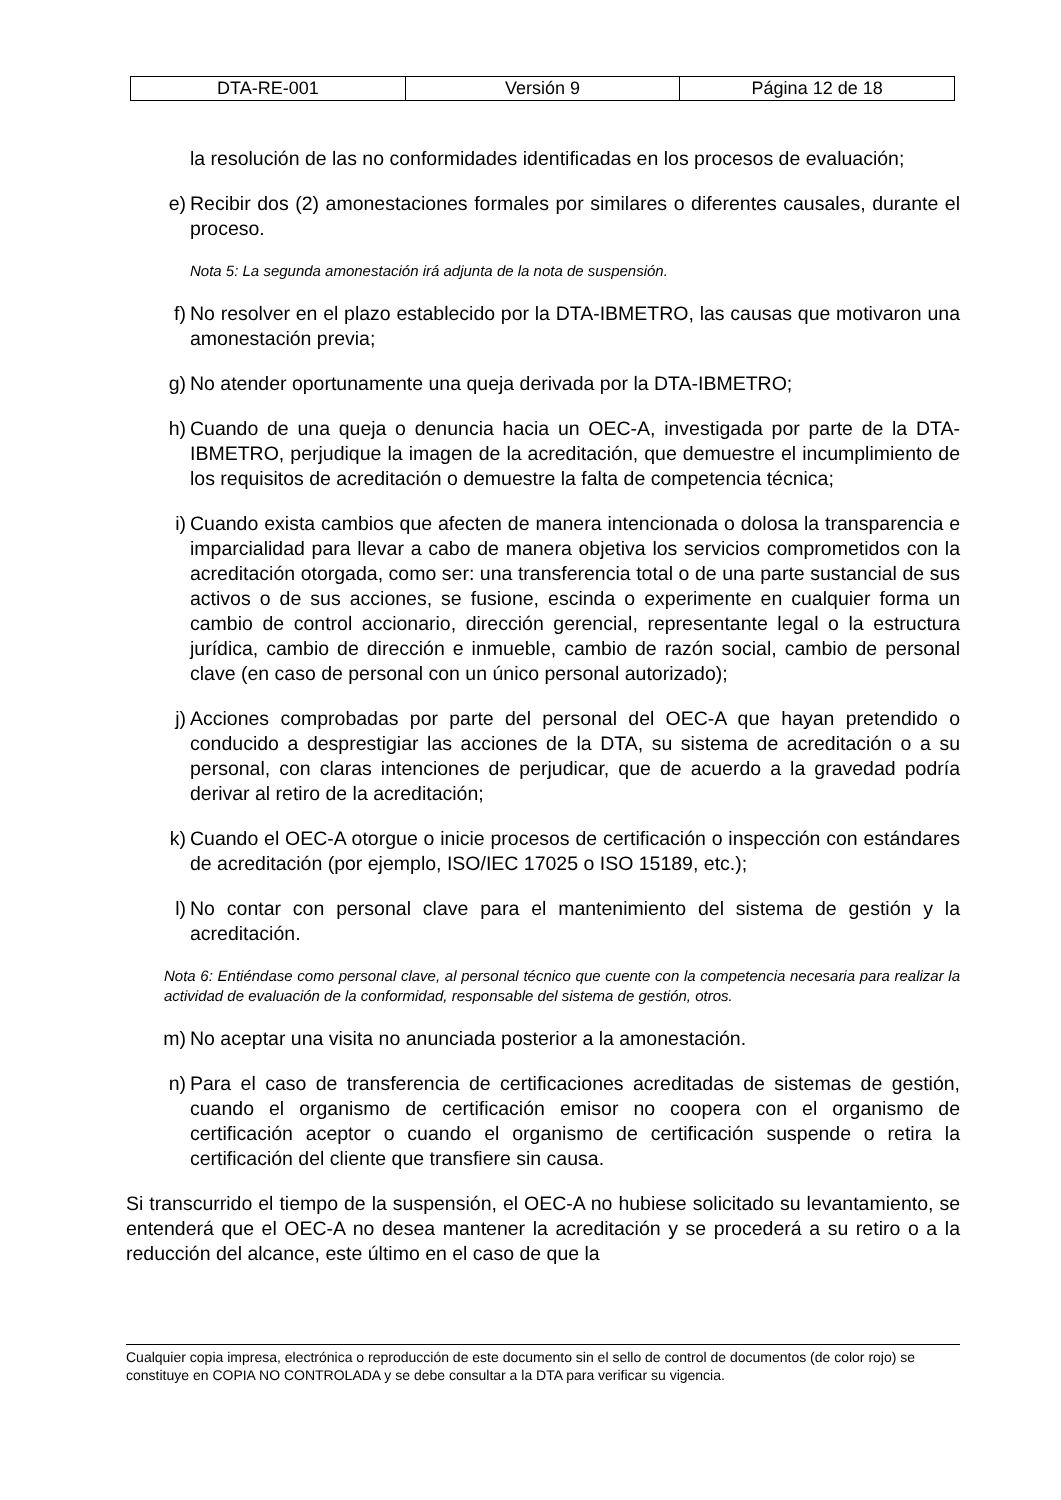| DTA-RE-001 | Versión 9 | Página 12 de 18 |
la resolución de las no conformidades identificadas en los procesos de evaluación;
e) Recibir dos (2) amonestaciones formales por similares o diferentes causales, durante el proceso.
Nota 5: La segunda amonestación irá adjunta de la nota de suspensión.
f) No resolver en el plazo establecido por la DTA-IBMETRO, las causas que motivaron una amonestación previa;
g) No atender oportunamente una queja derivada por la DTA-IBMETRO;
h) Cuando de una queja o denuncia hacia un OEC-A, investigada por parte de la DTA-IBMETRO, perjudique la imagen de la acreditación, que demuestre el incumplimiento de los requisitos de acreditación o demuestre la falta de competencia técnica;
i) Cuando exista cambios que afecten de manera intencionada o dolosa la transparencia e imparcialidad para llevar a cabo de manera objetiva los servicios comprometidos con la acreditación otorgada, como ser: una transferencia total o de una parte sustancial de sus activos o de sus acciones, se fusione, escinda o experimente en cualquier forma un cambio de control accionario, dirección gerencial, representante legal o la estructura jurídica, cambio de dirección e inmueble, cambio de razón social, cambio de personal clave (en caso de personal con un único personal autorizado);
j) Acciones comprobadas por parte del personal del OEC-A que hayan pretendido o conducido a desprestigiar las acciones de la DTA, su sistema de acreditación o a su personal, con claras intenciones de perjudicar, que de acuerdo a la gravedad podría derivar al retiro de la acreditación;
k) Cuando el OEC-A otorgue o inicie procesos de certificación o inspección con estándares de acreditación (por ejemplo, ISO/IEC 17025 o ISO 15189, etc.);
l) No contar con personal clave para el mantenimiento del sistema de gestión y la acreditación.
Nota 6: Entiéndase como personal clave, al personal técnico que cuente con la competencia necesaria para realizar la actividad de evaluación de la conformidad, responsable del sistema de gestión, otros.
m) No aceptar una visita no anunciada posterior a la amonestación.
n) Para el caso de transferencia de certificaciones acreditadas de sistemas de gestión, cuando el organismo de certificación emisor no coopera con el organismo de certificación aceptor o cuando el organismo de certificación suspende o retira la certificación del cliente que transfiere sin causa.
Si transcurrido el tiempo de la suspensión, el OEC-A no hubiese solicitado su levantamiento, se entenderá que el OEC-A no desea mantener la acreditación y se procederá a su retiro o a la reducción del alcance, este último en el caso de que la
Cualquier copia impresa, electrónica o reproducción de este documento sin el sello de control de documentos (de color rojo) se constituye en COPIA NO CONTROLADA y se debe consultar a la DTA para verificar su vigencia.